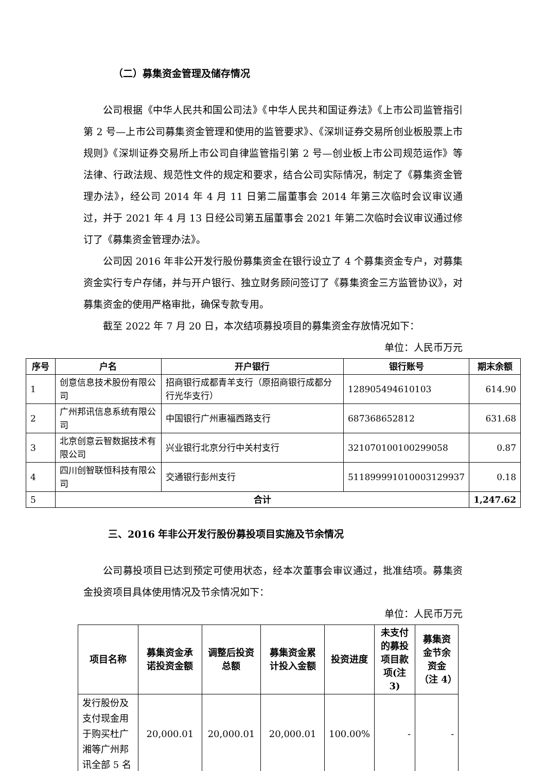（二）募集资金管理及储存情况
公司根据《中华人民共和国公司法》《中华人民共和国证券法》《上市公司监管指引第 2 号—上市公司募集资金管理和使用的监管要求》、《深圳证券交易所创业板股票上市规则》《深圳证券交易所上市公司自律监管指引第 2 号—创业板上市公司规范运作》等法律、行政法规、规范性文件的规定和要求，结合公司实际情况，制定了《募集资金管理办法》，经公司 2014 年 4 月 11 日第二届董事会 2014 年第三次临时会议审议通过，并于 2021 年 4 月 13 日经公司第五届董事会 2021 年第二次临时会议审议通过修订了《募集资金管理办法》。
公司因 2016 年非公开发行股份募集资金在银行设立了 4 个募集资金专户，对募集资金实行专户存储，并与开户银行、独立财务顾问签订了《募集资金三方监管协议》，对募集资金的使用严格审批，确保专款专用。
截至 2022 年 7 月 20 日，本次结项募投项目的募集资金存放情况如下：
单位：人民币万元
| 序号 | 户名 | 开户银行 | 银行账号 | 期末余额 |
| --- | --- | --- | --- | --- |
| 1 | 创意信息技术股份有限公司 | 招商银行成都青羊支行（原招商银行成都分行光华支行） | 128905494610103 | 614.90 |
| 2 | 广州邦讯信息系统有限公司 | 中国银行广州惠福西路支行 | 687368652812 | 631.68 |
| 3 | 北京创意云智数据技术有限公司 | 兴业银行北京分行中关村支行 | 321070100100299058 | 0.87 |
| 4 | 四川创智联恒科技有限公司 | 交通银行彭州支行 | 511899991010003129937 | 0.18 |
| 5 | 合计 | | | 1,247.62 |
三、2016 年非公开发行股份募投项目实施及节余情况
公司募投项目已达到预定可使用状态，经本次董事会审议通过，批准结项。募集资金投资项目具体使用情况及节余情况如下：
单位：人民币万元
| 项目名称 | 募集资金承诺投资金额 | 调整后投资总额 | 募集资金累计投入金额 | 投资进度 | 未支付的募投项目款项(注 3) | 募集资金节余资金（注 4） |
| --- | --- | --- | --- | --- | --- | --- |
| 发行股份及支付现金用于购买杜广湘等广州邦讯全部 5 名 | 20,000.01 | 20,000.01 | 20,000.01 | 100.00% | - | - |